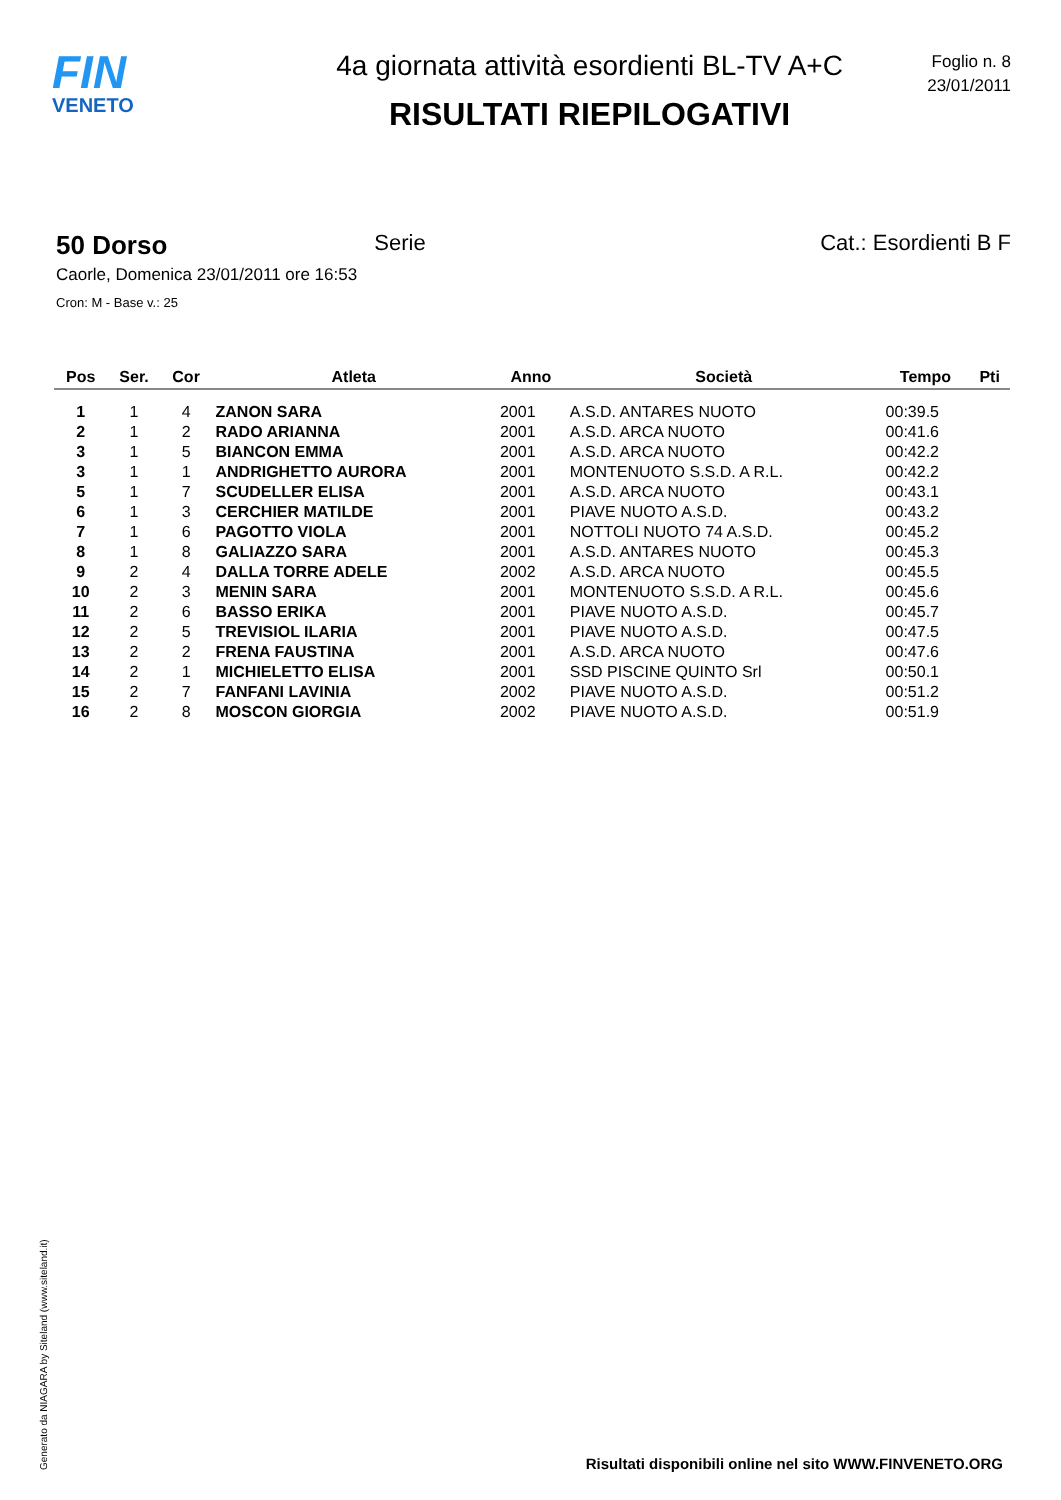FIN
VENETO
4a giornata attività esordienti BL-TV A+C
RISULTATI RIEPILOGATIVI
Foglio n. 8
23/01/2011
50 Dorso Serie Cat.: Esordienti B F
Caorle, Domenica 23/01/2011 ore 16:53
Cron: M - Base v.: 25
| Pos | Ser. | Cor | Atleta | Anno | Società | Tempo | Pti |
| --- | --- | --- | --- | --- | --- | --- | --- |
| 1 | 1 | 4 | ZANON SARA | 2001 | A.S.D. ANTARES NUOTO | 00:39.5 | |
| 2 | 1 | 2 | RADO ARIANNA | 2001 | A.S.D. ARCA NUOTO | 00:41.6 | |
| 3 | 1 | 5 | BIANCON EMMA | 2001 | A.S.D. ARCA NUOTO | 00:42.2 | |
| 3 | 1 | 1 | ANDRIGHETTO AURORA | 2001 | MONTENUOTO S.S.D. A R.L. | 00:42.2 | |
| 5 | 1 | 7 | SCUDELLER ELISA | 2001 | A.S.D. ARCA NUOTO | 00:43.1 | |
| 6 | 1 | 3 | CERCHIER MATILDE | 2001 | PIAVE NUOTO A.S.D. | 00:43.2 | |
| 7 | 1 | 6 | PAGOTTO VIOLA | 2001 | NOTTOLI NUOTO 74 A.S.D. | 00:45.2 | |
| 8 | 1 | 8 | GALIAZZO SARA | 2001 | A.S.D. ANTARES NUOTO | 00:45.3 | |
| 9 | 2 | 4 | DALLA TORRE ADELE | 2002 | A.S.D. ARCA NUOTO | 00:45.5 | |
| 10 | 2 | 3 | MENIN SARA | 2001 | MONTENUOTO S.S.D. A R.L. | 00:45.6 | |
| 11 | 2 | 6 | BASSO ERIKA | 2001 | PIAVE NUOTO A.S.D. | 00:45.7 | |
| 12 | 2 | 5 | TREVISIOL ILARIA | 2001 | PIAVE NUOTO A.S.D. | 00:47.5 | |
| 13 | 2 | 2 | FRENA FAUSTINA | 2001 | A.S.D. ARCA NUOTO | 00:47.6 | |
| 14 | 2 | 1 | MICHIELETTO ELISA | 2001 | SSD PISCINE QUINTO Srl | 00:50.1 | |
| 15 | 2 | 7 | FANFANI LAVINIA | 2002 | PIAVE NUOTO A.S.D. | 00:51.2 | |
| 16 | 2 | 8 | MOSCON GIORGIA | 2002 | PIAVE NUOTO A.S.D. | 00:51.9 | |
Generato da NIAGARA by Siteland (www.siteland.it)
Risultati disponibili online nel sito WWW.FINVENETO.ORG